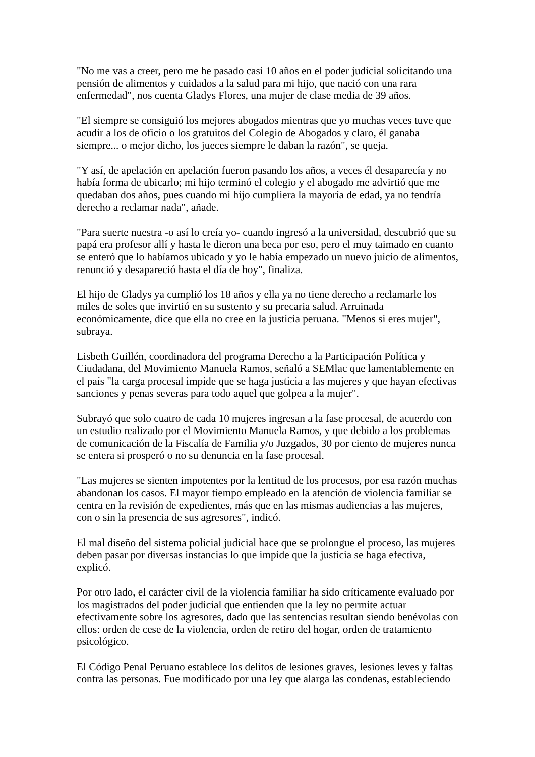"No me vas a creer, pero me he pasado casi 10 años en el poder judicial solicitando una pensión de alimentos y cuidados a la salud para mi hijo, que nació con una rara enfermedad", nos cuenta Gladys Flores, una mujer de clase media de 39 años.
"El siempre se consiguió los mejores abogados mientras que yo muchas veces tuve que acudir a los de oficio o los gratuitos del Colegio de Abogados y claro, él ganaba siempre... o mejor dicho, los jueces siempre le daban la razón", se queja.
"Y así, de apelación en apelación fueron pasando los años, a veces él desaparecía y no había forma de ubicarlo; mi hijo terminó el colegio y el abogado me advirtió que me quedaban dos años, pues cuando mi hijo cumpliera la mayoría de edad, ya no tendría derecho a reclamar nada", añade.
"Para suerte nuestra -o así lo creía yo- cuando ingresó a la universidad, descubrió que su papá era profesor allí y hasta le dieron una beca por eso, pero el muy taimado en cuanto se enteró que lo habíamos ubicado y yo le había empezado un nuevo juicio de alimentos, renunció y desapareció hasta el día de hoy", finaliza.
El hijo de Gladys ya cumplió los 18 años y ella ya no tiene derecho a reclamarle los miles de soles que invirtió en su sustento y su precaria salud. Arruinada económicamente, dice que ella no cree en la justicia peruana. "Menos si eres mujer", subraya.
Lisbeth Guillén, coordinadora del programa Derecho a la Participación Política y Ciudadana, del Movimiento Manuela Ramos, señaló a SEMlac que lamentablemente en el país "la carga procesal impide que se haga justicia a las mujeres y que hayan efectivas sanciones y penas severas para todo aquel que golpea a la mujer".
Subrayó que solo cuatro de cada 10 mujeres ingresan a la fase procesal, de acuerdo con un estudio realizado por el Movimiento Manuela Ramos, y que debido a los problemas de comunicación de la Fiscalía de Familia y/o Juzgados, 30 por ciento de mujeres nunca se entera si prosperó o no su denuncia en la fase procesal.
"Las mujeres se sienten impotentes por la lentitud de los procesos, por esa razón muchas abandonan los casos. El mayor tiempo empleado en la atención de violencia familiar se centra en la revisión de expedientes, más que en las mismas audiencias a las mujeres, con o sin la presencia de sus agresores", indicó.
El mal diseño del sistema policial judicial hace que se prolongue el proceso, las mujeres deben pasar por diversas instancias lo que impide que la justicia se haga efectiva, explicó.
Por otro lado, el carácter civil de la violencia familiar ha sido críticamente evaluado por los magistrados del poder judicial que entienden que la ley no permite actuar efectivamente sobre los agresores, dado que las sentencias resultan siendo benévolas con ellos: orden de cese de la violencia, orden de retiro del hogar, orden de tratamiento psicológico.
El Código Penal Peruano establece los delitos de lesiones graves, lesiones leves y faltas contra las personas. Fue modificado por una ley que alarga las condenas, estableciendo